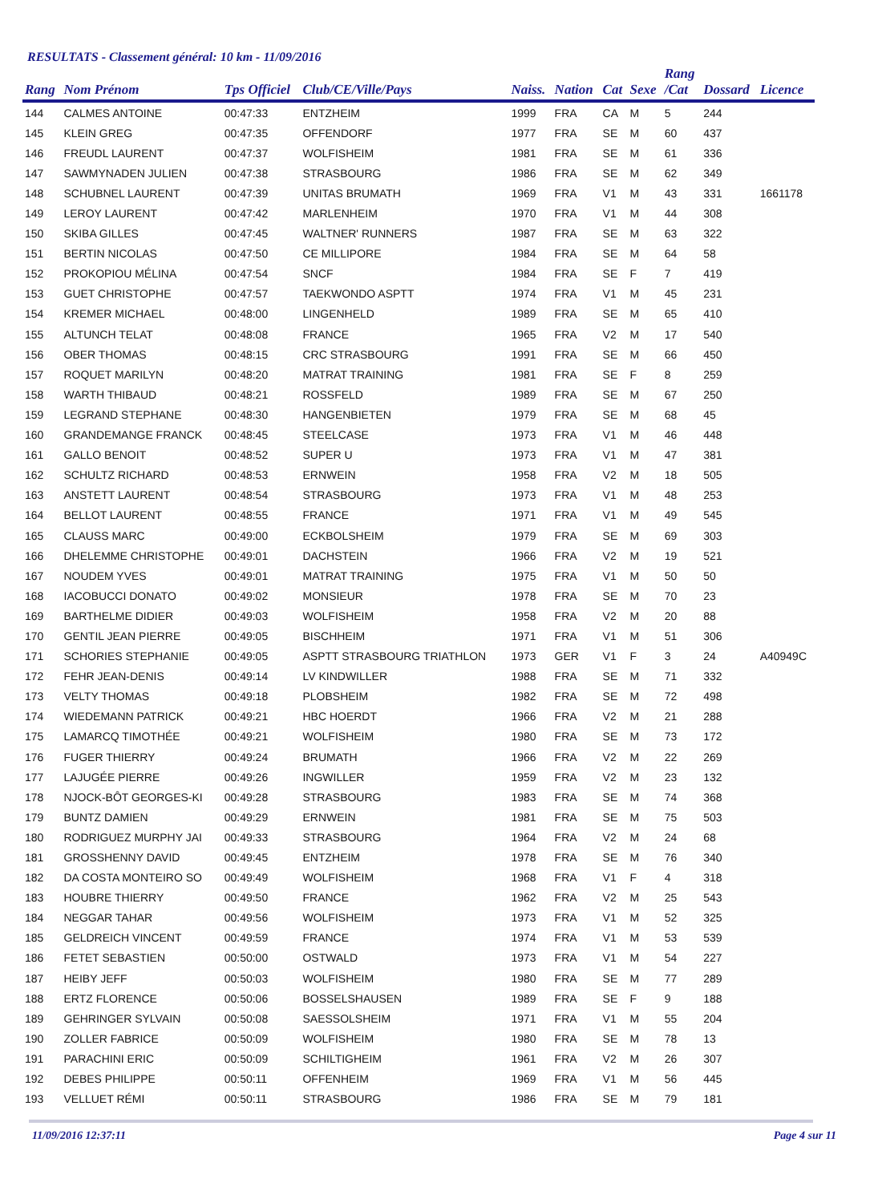RESULTATS - Classement général: 10 km - 11/09/2016
| Rang | Nom Prénom | Tps Officiel | Club/CE/Ville/Pays | Naiss. | Nation | Cat | Sexe | Rang /Cat | Dossard | Licence |
| --- | --- | --- | --- | --- | --- | --- | --- | --- | --- | --- |
| 144 | CALMES ANTOINE | 00:47:33 | ENTZHEIM | 1999 | FRA | CA | M | 5 | 244 | |
| 145 | KLEIN GREG | 00:47:35 | OFFENDORF | 1977 | FRA | SE | M | 60 | 437 | |
| 146 | FREUDL LAURENT | 00:47:37 | WOLFISHEIM | 1981 | FRA | SE | M | 61 | 336 | |
| 147 | SAWMYNADEN JULIEN | 00:47:38 | STRASBOURG | 1986 | FRA | SE | M | 62 | 349 | |
| 148 | SCHUBNEL LAURENT | 00:47:39 | UNITAS BRUMATH | 1969 | FRA | V1 | M | 43 | 331 | 1661178 |
| 149 | LEROY LAURENT | 00:47:42 | MARLENHEIM | 1970 | FRA | V1 | M | 44 | 308 | |
| 150 | SKIBA GILLES | 00:47:45 | WALTNER' RUNNERS | 1987 | FRA | SE | M | 63 | 322 | |
| 151 | BERTIN NICOLAS | 00:47:50 | CE MILLIPORE | 1984 | FRA | SE | M | 64 | 58 | |
| 152 | PROKOPIOU MÉLINA | 00:47:54 | SNCF | 1984 | FRA | SE | F | 7 | 419 | |
| 153 | GUET CHRISTOPHE | 00:47:57 | TAEKWONDO ASPTT | 1974 | FRA | V1 | M | 45 | 231 | |
| 154 | KREMER MICHAEL | 00:48:00 | LINGENHELD | 1989 | FRA | SE | M | 65 | 410 | |
| 155 | ALTUNCH TELAT | 00:48:08 | FRANCE | 1965 | FRA | V2 | M | 17 | 540 | |
| 156 | OBER THOMAS | 00:48:15 | CRC STRASBOURG | 1991 | FRA | SE | M | 66 | 450 | |
| 157 | ROQUET MARILYN | 00:48:20 | MATRAT TRAINING | 1981 | FRA | SE | F | 8 | 259 | |
| 158 | WARTH THIBAUD | 00:48:21 | ROSSFELD | 1989 | FRA | SE | M | 67 | 250 | |
| 159 | LEGRAND STEPHANE | 00:48:30 | HANGENBIETEN | 1979 | FRA | SE | M | 68 | 45 | |
| 160 | GRANDEMANGE FRANCK | 00:48:45 | STEELCASE | 1973 | FRA | V1 | M | 46 | 448 | |
| 161 | GALLO BENOIT | 00:48:52 | SUPER U | 1973 | FRA | V1 | M | 47 | 381 | |
| 162 | SCHULTZ RICHARD | 00:48:53 | ERNWEIN | 1958 | FRA | V2 | M | 18 | 505 | |
| 163 | ANSTETT LAURENT | 00:48:54 | STRASBOURG | 1973 | FRA | V1 | M | 48 | 253 | |
| 164 | BELLOT LAURENT | 00:48:55 | FRANCE | 1971 | FRA | V1 | M | 49 | 545 | |
| 165 | CLAUSS MARC | 00:49:00 | ECKBOLSHEIM | 1979 | FRA | SE | M | 69 | 303 | |
| 166 | DHELEMME CHRISTOPHE | 00:49:01 | DACHSTEIN | 1966 | FRA | V2 | M | 19 | 521 | |
| 167 | NOUDEM YVES | 00:49:01 | MATRAT TRAINING | 1975 | FRA | V1 | M | 50 | 50 | |
| 168 | IACOBUCCI DONATO | 00:49:02 | MONSIEUR | 1978 | FRA | SE | M | 70 | 23 | |
| 169 | BARTHELME DIDIER | 00:49:03 | WOLFISHEIM | 1958 | FRA | V2 | M | 20 | 88 | |
| 170 | GENTIL JEAN PIERRE | 00:49:05 | BISCHHEIM | 1971 | FRA | V1 | M | 51 | 306 | |
| 171 | SCHORIES STEPHANIE | 00:49:05 | ASPTT STRASBOURG TRIATHLON | 1973 | GER | V1 | F | 3 | 24 | A40949C |
| 172 | FEHR JEAN-DENIS | 00:49:14 | LV KINDWILLER | 1988 | FRA | SE | M | 71 | 332 | |
| 173 | VELTY THOMAS | 00:49:18 | PLOBSHEIM | 1982 | FRA | SE | M | 72 | 498 | |
| 174 | WIEDEMANN PATRICK | 00:49:21 | HBC HOERDT | 1966 | FRA | V2 | M | 21 | 288 | |
| 175 | LAMARCQ TIMOTHÉE | 00:49:21 | WOLFISHEIM | 1980 | FRA | SE | M | 73 | 172 | |
| 176 | FUGER THIERRY | 00:49:24 | BRUMATH | 1966 | FRA | V2 | M | 22 | 269 | |
| 177 | LAJUGÉE PIERRE | 00:49:26 | INGWILLER | 1959 | FRA | V2 | M | 23 | 132 | |
| 178 | NJOCK-BÔT GEORGES-KI | 00:49:28 | STRASBOURG | 1983 | FRA | SE | M | 74 | 368 | |
| 179 | BUNTZ DAMIEN | 00:49:29 | ERNWEIN | 1981 | FRA | SE | M | 75 | 503 | |
| 180 | RODRIGUEZ MURPHY JAI | 00:49:33 | STRASBOURG | 1964 | FRA | V2 | M | 24 | 68 | |
| 181 | GROSSHENNY DAVID | 00:49:45 | ENTZHEIM | 1978 | FRA | SE | M | 76 | 340 | |
| 182 | DA COSTA MONTEIRO SO | 00:49:49 | WOLFISHEIM | 1968 | FRA | V1 | F | 4 | 318 | |
| 183 | HOUBRE THIERRY | 00:49:50 | FRANCE | 1962 | FRA | V2 | M | 25 | 543 | |
| 184 | NEGGAR TAHAR | 00:49:56 | WOLFISHEIM | 1973 | FRA | V1 | M | 52 | 325 | |
| 185 | GELDREICH VINCENT | 00:49:59 | FRANCE | 1974 | FRA | V1 | M | 53 | 539 | |
| 186 | FETET SEBASTIEN | 00:50:00 | OSTWALD | 1973 | FRA | V1 | M | 54 | 227 | |
| 187 | HEIBY JEFF | 00:50:03 | WOLFISHEIM | 1980 | FRA | SE | M | 77 | 289 | |
| 188 | ERTZ FLORENCE | 00:50:06 | BOSSELSHAUSEN | 1989 | FRA | SE | F | 9 | 188 | |
| 189 | GEHRINGER SYLVAIN | 00:50:08 | SAESSOLSHEIM | 1971 | FRA | V1 | M | 55 | 204 | |
| 190 | ZOLLER FABRICE | 00:50:09 | WOLFISHEIM | 1980 | FRA | SE | M | 78 | 13 | |
| 191 | PARACHINI ERIC | 00:50:09 | SCHILTIGHEIM | 1961 | FRA | V2 | M | 26 | 307 | |
| 192 | DEBES PHILIPPE | 00:50:11 | OFFENHEIM | 1969 | FRA | V1 | M | 56 | 445 | |
| 193 | VELLUET RÉMI | 00:50:11 | STRASBOURG | 1986 | FRA | SE | M | 79 | 181 | |
11/09/2016 12:37:11 Page 4 sur 11